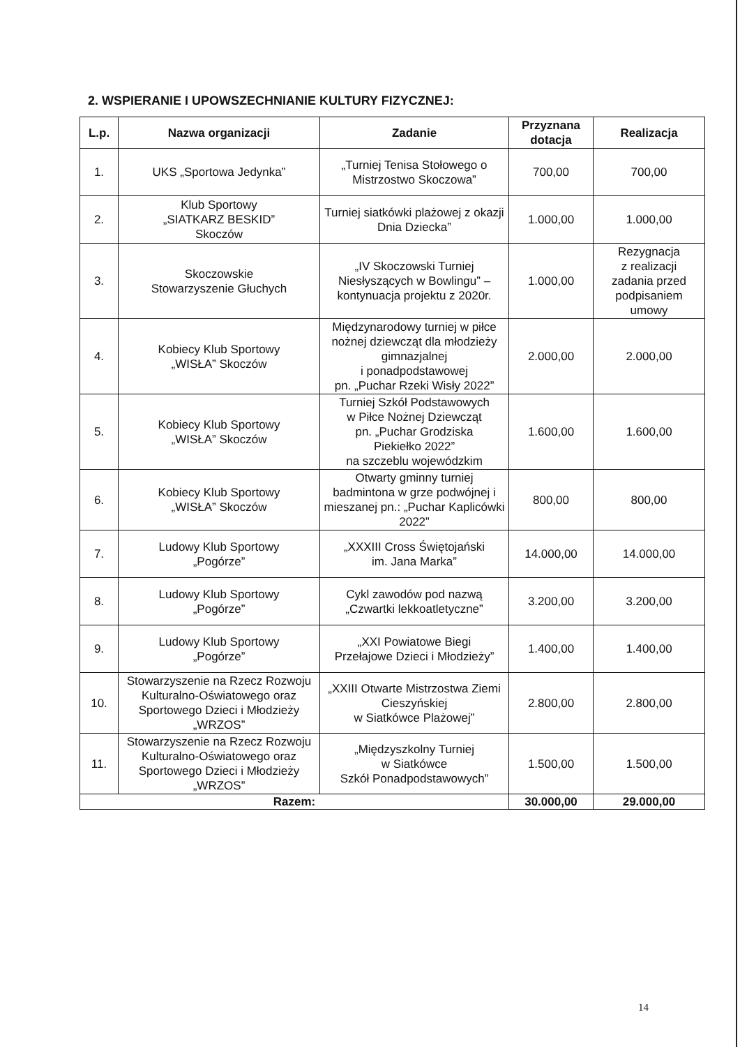2. WSPIERANIE I UPOWSZECHNIANIE KULTURY FIZYCZNEJ:
| L.p. | Nazwa organizacji | Zadanie | Przyznana dotacja | Realizacja |
| --- | --- | --- | --- | --- |
| 1. | UKS „Sportowa Jedynka” | „Turniej Tenisa Stołowego o Mistrzostwo Skoczowa” | 700,00 | 700,00 |
| 2. | Klub Sportowy „SIATKARZ BESKID” Skoczów | Turniej siatkówki plażowej z okazji Dnia Dziecka” | 1.000,00 | 1.000,00 |
| 3. | Skoczowskie Stowarzyszenie Głuchych | „IV Skoczowski Turniej Niesłyszących w Bowlingu” – kontynuacja projektu z 2020r. | 1.000,00 | Rezygnacja z realizacji zadania przed podpisaniem umowy |
| 4. | Kobiecy Klub Sportowy „WISŁA” Skoczów | Międzynarodowy turniej w piłce nożnej dziewcząt dla młodzieży gimnazjalnej i ponadpodstawowej pn. „Puchar Rzeki Wisły 2022” | 2.000,00 | 2.000,00 |
| 5. | Kobiecy Klub Sportowy „WISŁA” Skoczów | Turniej Szkół Podstawowych w Piłce Nożnej Dziewcząt pn. „Puchar Grodziska Piekiełko 2022” na szczeblu wojewódzkim | 1.600,00 | 1.600,00 |
| 6. | Kobiecy Klub Sportowy „WISŁA” Skoczów | Otwarty gminny turniej badmintona w grze podwójnej i mieszanej pn.: „Puchar Kaplicówki 2022” | 800,00 | 800,00 |
| 7. | Ludowy Klub Sportowy „Pogórze” | „XXXIII Cross Świętojański im. Jana Marka” | 14.000,00 | 14.000,00 |
| 8. | Ludowy Klub Sportowy „Pogórze” | Cykl zawodów pod nazwą „Czwartki lekkoatletyczne” | 3.200,00 | 3.200,00 |
| 9. | Ludowy Klub Sportowy „Pogórze” | „XXI Powiatowe Biegi Przełajowe Dzieci i Młodzieży” | 1.400,00 | 1.400,00 |
| 10. | Stowarzyszenie na Rzecz Rozwoju Kulturalno-Oświatowego oraz Sportowego Dzieci i Młodzieży „WRZOS” | „XXIII Otwarte Mistrzostwa Ziemi Cieszyńskiej w Siatkówce Plażowej” | 2.800,00 | 2.800,00 |
| 11. | Stowarzyszenie na Rzecz Rozwoju Kulturalno-Oświatowego oraz Sportowego Dzieci i Młodzieży „WRZOS” | „Międzyszkolny Turniej w Siatkówce Szkół Ponadpodstawowych” | 1.500,00 | 1.500,00 |
| Razem: | | | 30.000,00 | 29.000,00 |
14